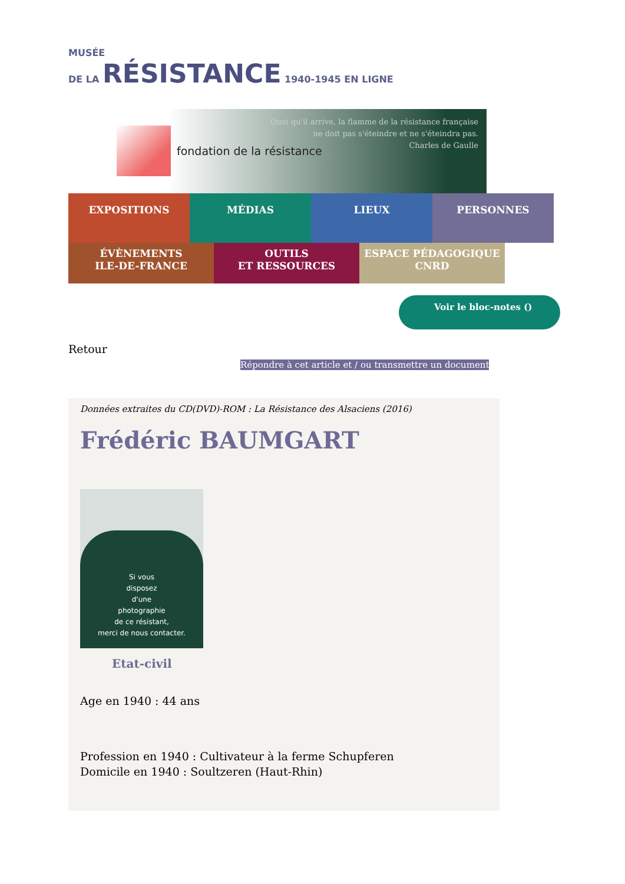MUSÉE
DE LA RÉSISTANCE 1940-1945 EN LIGNE
fondation de la résistance
Quoi qu'il arrive, la flamme de la résistance française
ne doit pas s'éteindre et ne s'éteindra pas.
Charles de Gaulle
EXPOSITIONS MÉDIAS LIEUX PERSONNES
ÉVÈNEMENTS
ILE-DE-FRANCE
OUTILS
ET RESSOURCES
ESPACE PÉDAGOGIQUE
CNRD
Voir le bloc-notes ()
Retour
Répondre à cet article et / ou transmettre un document
Données extraites du CD(DVD)-ROM : La Résistance des Alsaciens (2016)
Frédéric BAUMGART
Si vous
disposez
d'une
photographie
de ce résistant,
merci de nous contacter.
Etat-civil
Age en 1940 : 44 ans
Profession en 1940 : Cultivateur à la ferme Schupferen
Domicile en 1940 : Soultzeren (Haut-Rhin)